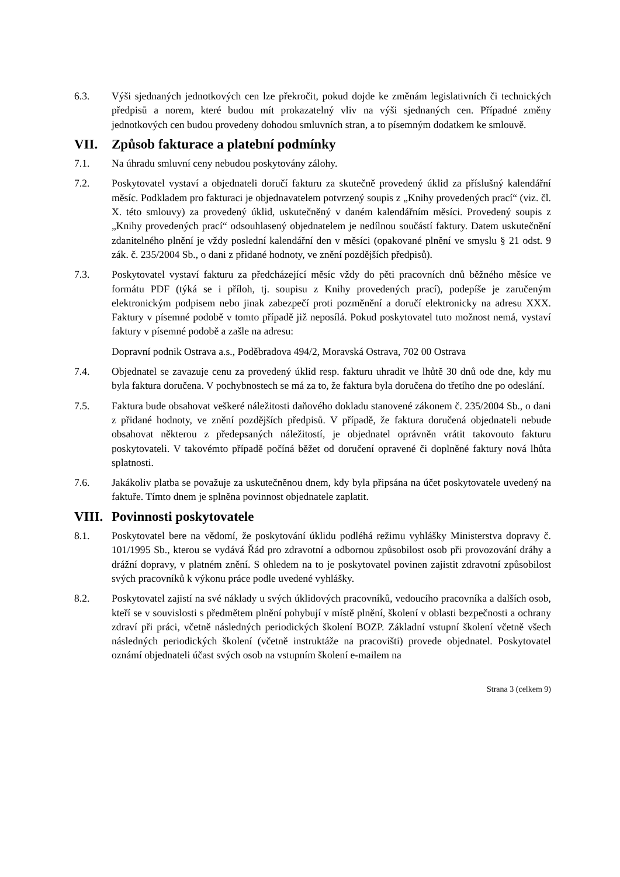6.3. Výši sjednaných jednotkových cen lze překročit, pokud dojde ke změnám legislativních či technických předpisů a norem, které budou mít prokazatelný vliv na výši sjednaných cen. Případné změny jednotkových cen budou provedeny dohodou smluvních stran, a to písemným dodatkem ke smlouvě.
VII. Způsob fakturace a platební podmínky
7.1. Na úhradu smluvní ceny nebudou poskytovány zálohy.
7.2. Poskytovatel vystaví a objednateli doručí fakturu za skutečně provedený úklid za příslušný kalendářní měsíc. Podkladem pro fakturaci je objednavatelem potvrzený soupis z „Knihy provedených prací“ (viz. čl. X. této smlouvy) za provedený úklid, uskutečněný v daném kalendářním měsíci. Provedený soupis z „Knihy provedených prací“ odsouhlasený objednatelem je nedílnou součástí faktury. Datem uskutečnění zdanitelného plnění je vždy poslední kalendářní den v měsíci (opakované plnění ve smyslu § 21 odst. 9 zák. č. 235/2004 Sb., o dani z přidané hodnoty, ve znění pozdějších předpisů).
7.3. Poskytovatel vystaví fakturu za předcházející měsíc vždy do pěti pracovních dnů běžného měsíce ve formátu PDF (týká se i příloh, tj. soupisu z Knihy provedených prací), podepíše je zaručeným elektronickým podpisem nebo jinak zabezpečí proti pozměnění a doručí elektronicky na adresu XXX. Faktury v písemné podobě v tomto případě již neposílá. Pokud poskytovatel tuto možnost nemá, vystaví faktury v písemné podobě a zašle na adresu:
Dopravní podnik Ostrava a.s., Poděbradova 494/2, Moravská Ostrava, 702 00 Ostrava
7.4. Objednatel se zavazuje cenu za provedený úklid resp. fakturu uhradit ve lhůtě 30 dnů ode dne, kdy mu byla faktura doručena. V pochybnostech se má za to, že faktura byla doručena do třetího dne po odeslání.
7.5. Faktura bude obsahovat veškeré náležitosti daňového dokladu stanovené zákonem č. 235/2004 Sb., o dani z přidané hodnoty, ve znění pozdějších předpisů. V případě, že faktura doručená objednateli nebude obsahovat některou z předepsaných náležitostí, je objednatel oprávněn vrátit takovouto fakturu poskytovateli. V takovémto případě počíná běžet od doručení opravené či doplněné faktury nová lhůta splatnosti.
7.6. Jakákoliv platba se považuje za uskutečněnou dnem, kdy byla připsána na účet poskytovatele uvedený na faktuře. Tímto dnem je splněna povinnost objednatele zaplatit.
VIII. Povinnosti poskytovatele
8.1. Poskytovatel bere na vědomí, že poskytování úklidu podléhá režimu vyhlášky Ministerstva dopravy č. 101/1995 Sb., kterou se vydává Řád pro zdravotní a odbornou způsobilost osob při provozování dráhy a drážní dopravy, v platném znění. S ohledem na to je poskytovatel povinen zajistit zdravotní způsobilost svých pracovníků k výkonu práce podle uvedené vyhlášky.
8.2. Poskytovatel zajistí na své náklady u svých úklidových pracovníků, vedoucího pracovníka a dalších osob, kteří se v souvislosti s předmětem plnění pohybují v místě plnění, školení v oblasti bezpečnosti a ochrany zdraví při práci, včetně následných periodických školení BOZP. Základní vstupní školení včetně všech následných periodických školení (včetně instruktáže na pracovišti) provede objednatel. Poskytovatel oznámí objednateli účast svých osob na vstupním školení e-mailem na
Strana 3 (celkem 9)